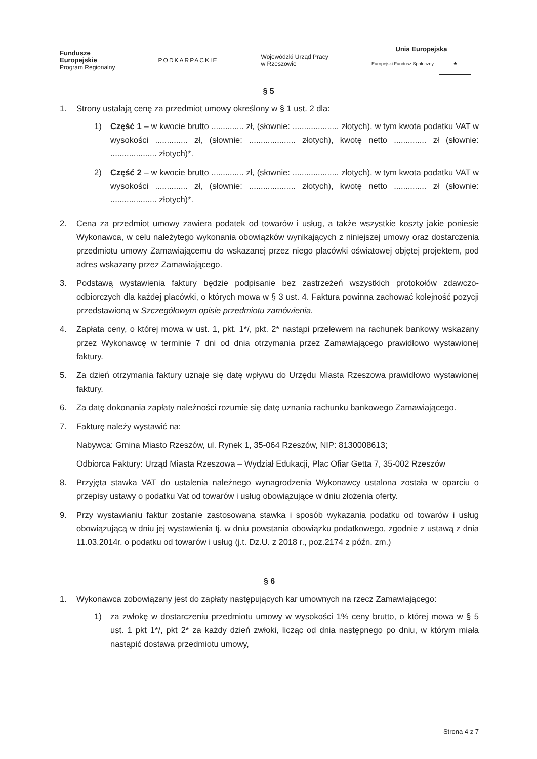Fundusze
Europejskie
Program Regionalny
PODKARPACKIE
Wojewódzki Urząd Pracy
w Rzeszowie
Unia Europejska
Europejski Fundusz Społeczny ★
§ 5
1. Strony ustalają cenę za przedmiot umowy określony w § 1 ust. 2 dla:
1) Część 1 – w kwocie brutto .............. zł, (słownie: .................... złotych), w tym kwota podatku VAT w wysokości .............. zł, (słownie: .................... złotych), kwotę netto .............. zł (słownie: .................... złotych)*.
2) Część 2 – w kwocie brutto .............. zł, (słownie: .................... złotych), w tym kwota podatku VAT w wysokości .............. zł, (słownie: .................... złotych), kwotę netto .............. zł (słownie: .................... złotych)*.
2. Cena za przedmiot umowy zawiera podatek od towarów i usług, a także wszystkie koszty jakie poniesie Wykonawca, w celu należytego wykonania obowiązków wynikających z niniejszej umowy oraz dostarczenia przedmiotu umowy Zamawiającemu do wskazanej przez niego placówki oświatowej objętej projektem, pod adres wskazany przez Zamawiającego.
3. Podstawą wystawienia faktury będzie podpisanie bez zastrzeżeń wszystkich protokołów zdawczo-odbiorczych dla każdej placówki, o których mowa w § 3 ust. 4. Faktura powinna zachować kolejność pozycji przedstawioną w Szczegółowym opisie przedmiotu zamówienia.
4. Zapłata ceny, o której mowa w ust. 1, pkt. 1*/, pkt. 2* nastąpi przelewem na rachunek bankowy wskazany przez Wykonawcę w terminie 7 dni od dnia otrzymania przez Zamawiającego prawidłowo wystawionej faktury.
5. Za dzień otrzymania faktury uznaje się datę wpływu do Urzędu Miasta Rzeszowa prawidłowo wystawionej faktury.
6. Za datę dokonania zapłaty należności rozumie się datę uznania rachunku bankowego Zamawiającego.
7. Fakturę należy wystawić na:
Nabywca: Gmina Miasto Rzeszów, ul. Rynek 1, 35-064 Rzeszów, NIP: 8130008613;
Odbiorca Faktury: Urząd Miasta Rzeszowa – Wydział Edukacji, Plac Ofiar Getta 7, 35-002 Rzeszów
8. Przyjęta stawka VAT do ustalenia należnego wynagrodzenia Wykonawcy ustalona została w oparciu o przepisy ustawy o podatku Vat od towarów i usług obowiązujące w dniu złożenia oferty.
9. Przy wystawianiu faktur zostanie zastosowana stawka i sposób wykazania podatku od towarów i usług obowiązującą w dniu jej wystawienia tj. w dniu powstania obowiązku podatkowego, zgodnie z ustawą z dnia 11.03.2014r. o podatku od towarów i usług (j.t. Dz.U. z 2018 r., poz.2174 z późn. zm.)
§ 6
1. Wykonawca zobowiązany jest do zapłaty następujących kar umownych na rzecz Zamawiającego:
1) za zwłokę w dostarczeniu przedmiotu umowy w wysokości 1% ceny brutto, o której mowa w § 5 ust. 1 pkt 1*/, pkt 2* za każdy dzień zwłoki, licząc od dnia następnego po dniu, w którym miała nastąpić dostawa przedmiotu umowy,
Strona 4 z 7